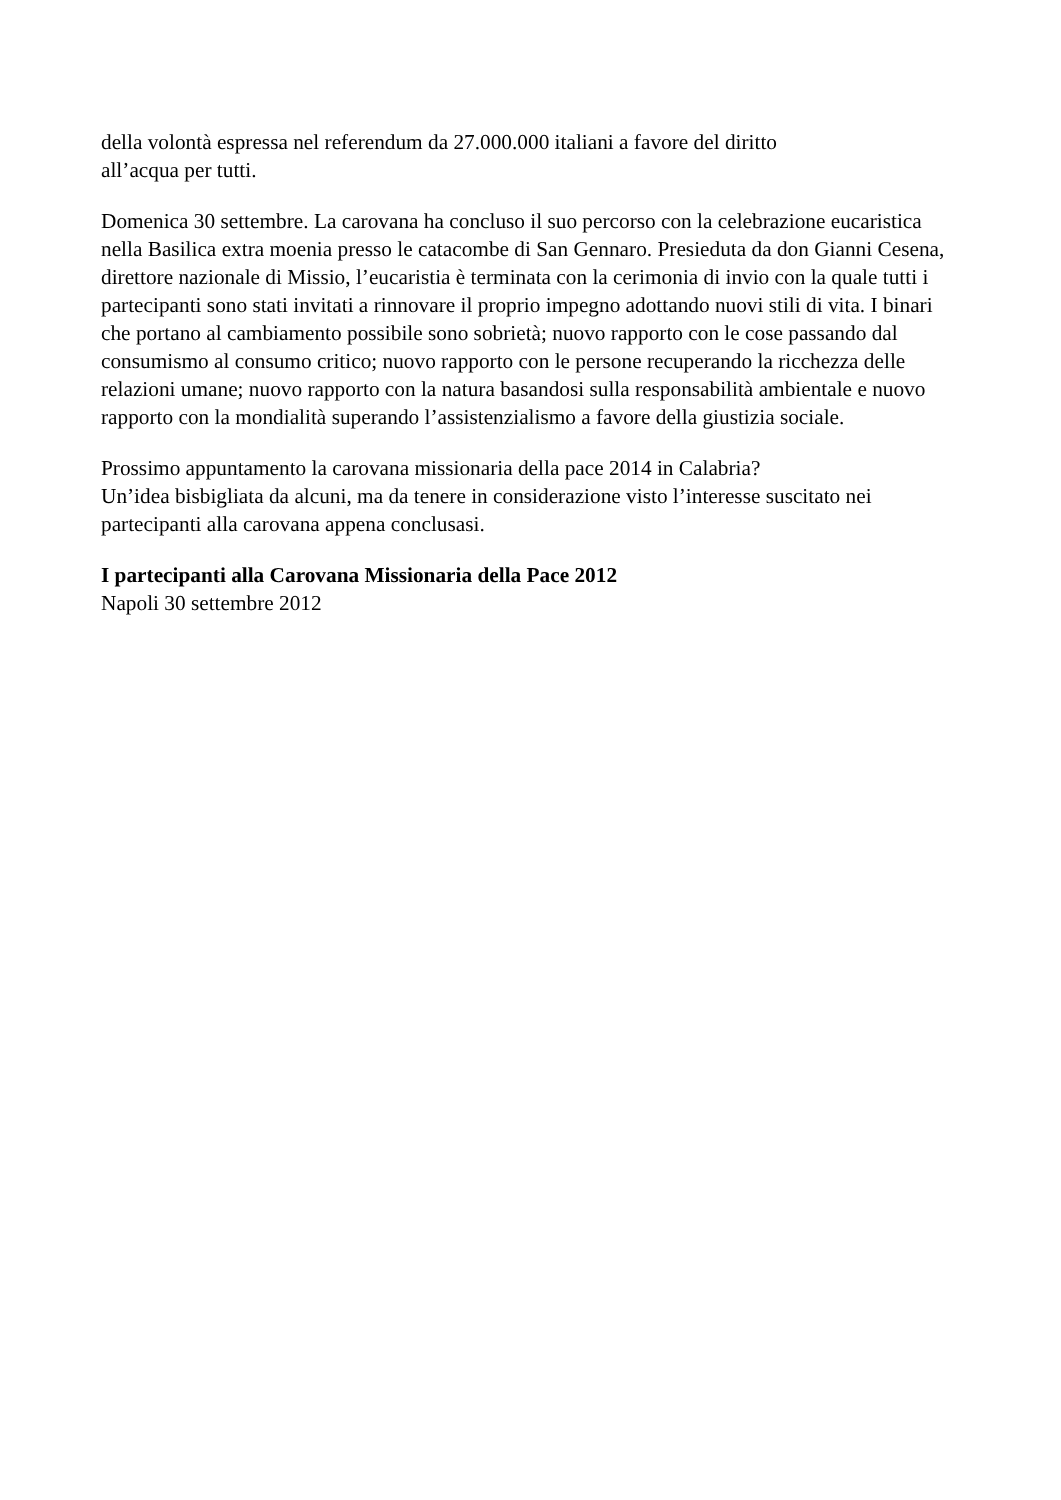della volontà espressa nel referendum da 27.000.000 italiani a favore del diritto
all’acqua per tutti.
Domenica 30 settembre. La carovana ha concluso il suo percorso con la celebrazione eucaristica nella Basilica extra moenia presso le catacombe di San Gennaro. Presieduta da don Gianni Cesena, direttore nazionale di Missio, l’eucaristia è terminata con la cerimonia di invio con la quale tutti i partecipanti sono stati invitati a rinnovare il proprio impegno adottando nuovi stili di vita. I binari che portano al cambiamento possibile sono sobrietà; nuovo rapporto con le cose passando dal consumismo al consumo critico; nuovo rapporto con le persone recuperando la ricchezza delle relazioni umane; nuovo rapporto con la natura basandosi sulla responsabilità ambientale e nuovo rapporto con la mondialità superando l’assistenzialismo a favore della giustizia sociale.
Prossimo appuntamento la carovana missionaria della pace 2014 in Calabria?
Un’idea bisbigliata da alcuni, ma da tenere in considerazione visto l’interesse suscitato nei partecipanti alla carovana appena conclusasi.
I partecipanti alla Carovana Missionaria della Pace 2012
Napoli 30 settembre 2012